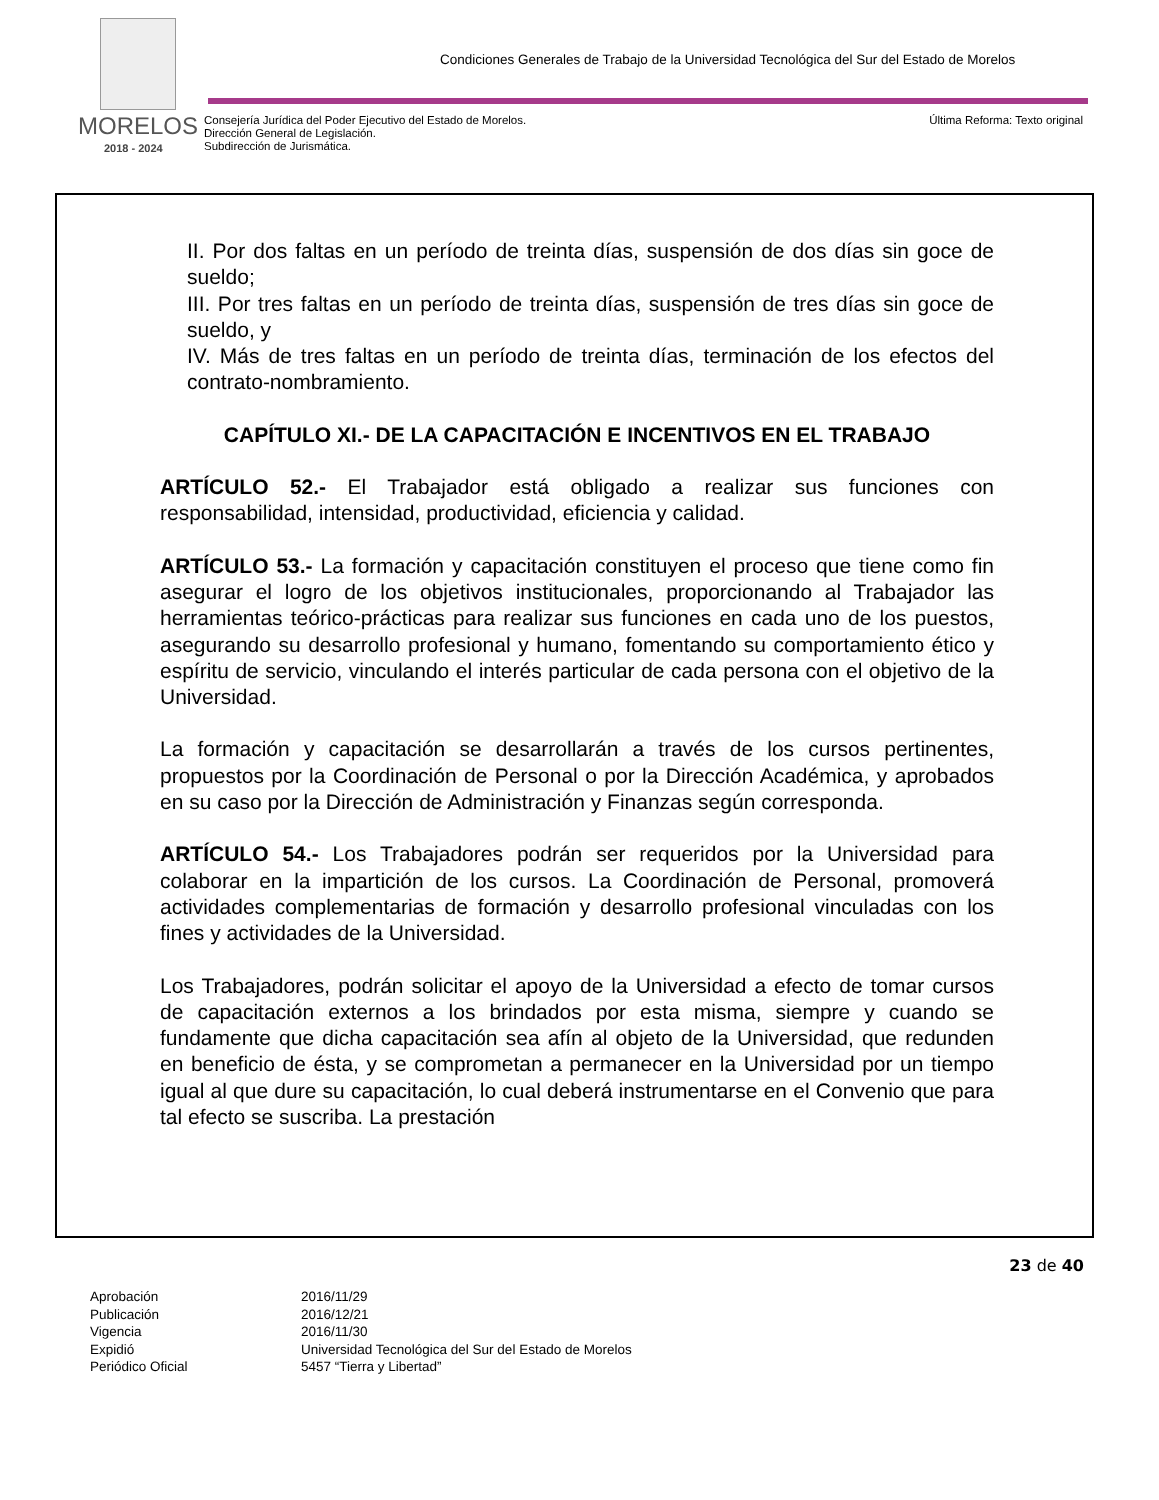MORELOS
2018 - 2024
Condiciones Generales de Trabajo de la Universidad Tecnológica del Sur del Estado de Morelos
Consejería Jurídica del Poder Ejecutivo del Estado de Morelos.
Dirección General de Legislación.
Subdirección de Jurismática.
Última Reforma: Texto original
II. Por dos faltas en un período de treinta días, suspensión de dos días sin goce de sueldo;
III. Por tres faltas en un período de treinta días, suspensión de tres días sin goce de sueldo, y
IV. Más de tres faltas en un período de treinta días, terminación de los efectos del contrato-nombramiento.
CAPÍTULO XI.- DE LA CAPACITACIÓN E INCENTIVOS EN EL TRABAJO
ARTÍCULO 52.- El Trabajador está obligado a realizar sus funciones con responsabilidad, intensidad, productividad, eficiencia y calidad.
ARTÍCULO 53.- La formación y capacitación constituyen el proceso que tiene como fin asegurar el logro de los objetivos institucionales, proporcionando al Trabajador las herramientas teórico-prácticas para realizar sus funciones en cada uno de los puestos, asegurando su desarrollo profesional y humano, fomentando su comportamiento ético y espíritu de servicio, vinculando el interés particular de cada persona con el objetivo de la Universidad.
La formación y capacitación se desarrollarán a través de los cursos pertinentes, propuestos por la Coordinación de Personal o por la Dirección Académica, y aprobados en su caso por la Dirección de Administración y Finanzas según corresponda.
ARTÍCULO 54.- Los Trabajadores podrán ser requeridos por la Universidad para colaborar en la impartición de los cursos. La Coordinación de Personal, promoverá actividades complementarias de formación y desarrollo profesional vinculadas con los fines y actividades de la Universidad.
Los Trabajadores, podrán solicitar el apoyo de la Universidad a efecto de tomar cursos de capacitación externos a los brindados por esta misma, siempre y cuando se fundamente que dicha capacitación sea afín al objeto de la Universidad, que redunden en beneficio de ésta, y se comprometan a permanecer en la Universidad por un tiempo igual al que dure su capacitación, lo cual deberá instrumentarse en el Convenio que para tal efecto se suscriba. La prestación
23 de 40
| Aprobación | 2016/11/29 |
| Publicación | 2016/12/21 |
| Vigencia | 2016/11/30 |
| Expidió | Universidad Tecnológica del Sur del Estado de Morelos |
| Periódico Oficial | 5457 “Tierra y Libertad” |